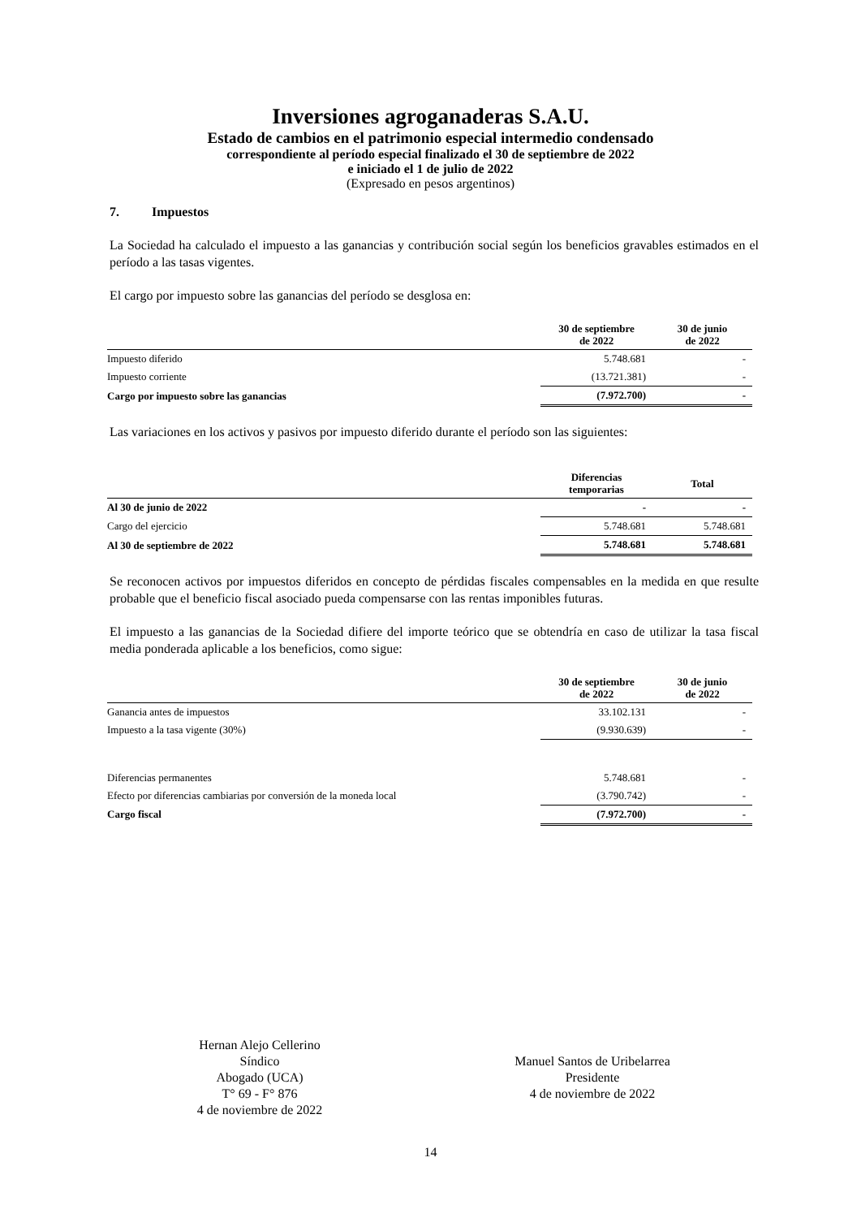Inversiones agroganaderas S.A.U.
Estado de cambios en el patrimonio especial intermedio condensado
correspondiente al período especial finalizado el 30 de septiembre de 2022
e iniciado el 1 de julio de 2022
(Expresado en pesos argentinos)
7. Impuestos
La Sociedad ha calculado el impuesto a las ganancias y contribución social según los beneficios gravables estimados en el período a las tasas vigentes.
El cargo por impuesto sobre las ganancias del período se desglosa en:
| | 30 de septiembre de 2022 | 30 de junio de 2022 |
| --- | --- | --- |
| Impuesto diferido | 5.748.681 | - |
| Impuesto corriente | (13.721.381) | - |
| Cargo por impuesto sobre las ganancias | (7.972.700) | - |
Las variaciones en los activos y pasivos por impuesto diferido durante el período son las siguientes:
| | Diferencias temporarias | Total |
| --- | --- | --- |
| Al 30 de junio de 2022 | - | - |
| Cargo del ejercicio | 5.748.681 | 5.748.681 |
| Al 30 de septiembre de 2022 | 5.748.681 | 5.748.681 |
Se reconocen activos por impuestos diferidos en concepto de pérdidas fiscales compensables en la medida en que resulte probable que el beneficio fiscal asociado pueda compensarse con las rentas imponibles futuras.
El impuesto a las ganancias de la Sociedad difiere del importe teórico que se obtendría en caso de utilizar la tasa fiscal media ponderada aplicable a los beneficios, como sigue:
| | 30 de septiembre de 2022 | 30 de junio de 2022 |
| --- | --- | --- |
| Ganancia antes de impuestos | 33.102.131 | - |
| Impuesto a la tasa vigente (30%) | (9.930.639) | - |
| Diferencias permanentes | 5.748.681 | - |
| Efecto por diferencias cambiarias por conversión de la moneda local | (3.790.742) | - |
| Cargo fiscal | (7.972.700) | - |
Hernan Alejo Cellerino
Síndico
Abogado (UCA)
T° 69 - F° 876
4 de noviembre de 2022
Manuel Santos de Uribelarrea
Presidente
4 de noviembre de 2022
14